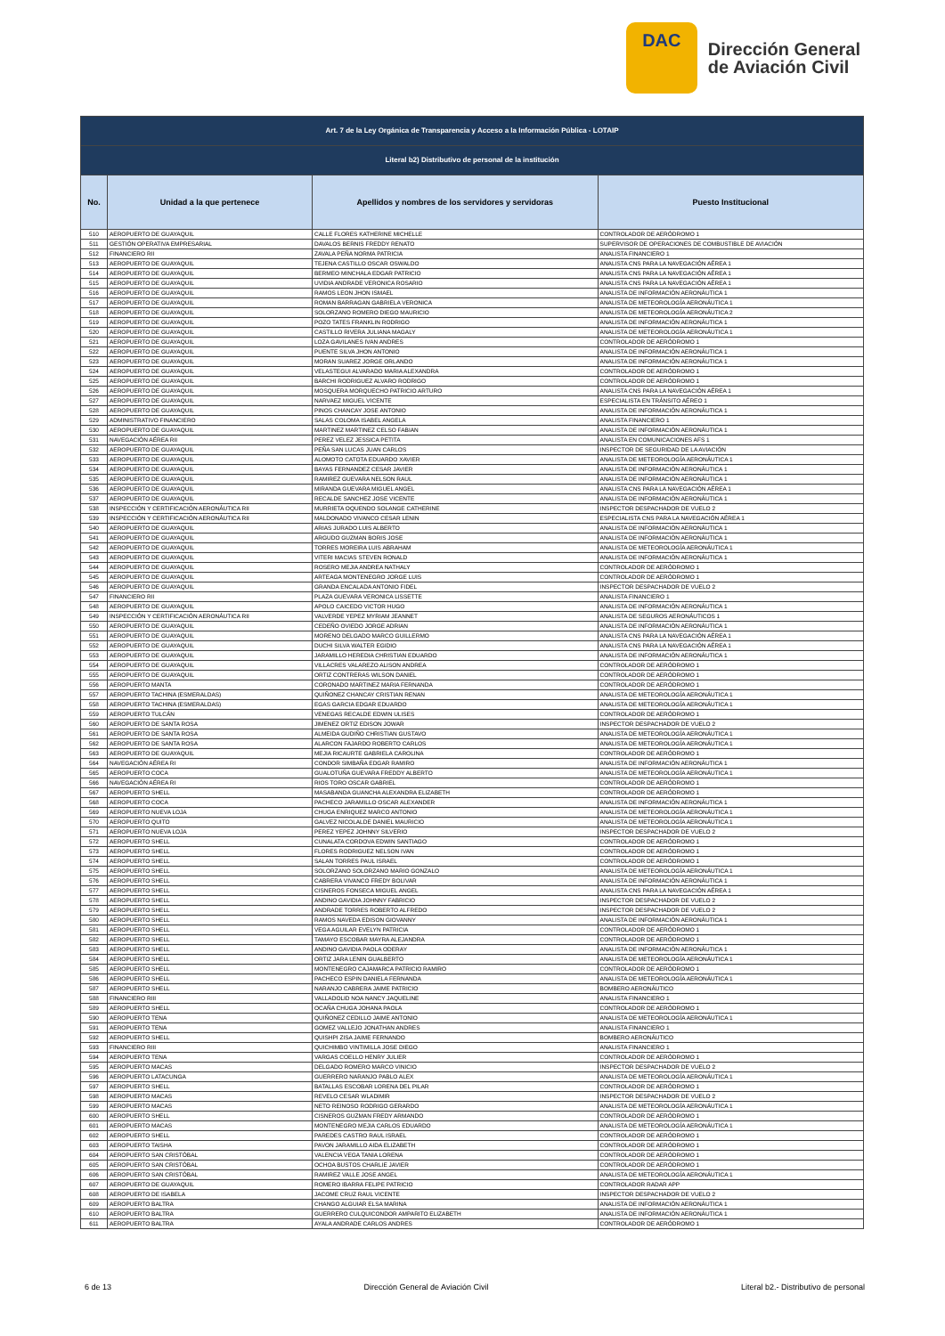DAC
Dirección General
de Aviación Civil
| Art. 7 de la Ley Orgánica de Transparencia y Acceso a la Información Pública - LOTAIP | | | |
| Literal b2) Distributivo de personal de la institución | | | |
| No. | Unidad a la que pertenece | Apellidos y nombres de los servidores y servidoras | Puesto Institucional |
| 510 | AEROPUERTO DE GUAYAQUIL | CALLE FLORES KATHERINE MICHELLE | CONTROLADOR DE AERÓDROMO 1 |
| 511 | GESTIÓN OPERATIVA EMPRESARIAL | DAVALOS BERNIS FREDDY RENATO | SUPERVISOR DE OPERACIONES DE COMBUSTIBLE DE AVIACIÓN |
| 512 | FINANCIERO RII | ZAVALA PEÑA NORMA PATRICIA | ANALISTA FINANCIERO 1 |
| 513 | AEROPUERTO DE GUAYAQUIL | TEJENA CASTILLO OSCAR OSWALDO | ANALISTA CNS PARA LA NAVEGACIÓN AÉREA 1 |
| 514 | AEROPUERTO DE GUAYAQUIL | BERMEO MINCHALA EDGAR PATRICIO | ANALISTA CNS PARA LA NAVEGACIÓN AÉREA 1 |
| 515 | AEROPUERTO DE GUAYAQUIL | UVIDIA ANDRADE VERONICA ROSARIO | ANALISTA CNS PARA LA NAVEGACIÓN AÉREA 1 |
| 516 | AEROPUERTO DE GUAYAQUIL | RAMOS LEON JHON ISMAEL | ANALISTA DE INFORMACIÓN AERONÁUTICA 1 |
| 517 | AEROPUERTO DE GUAYAQUIL | ROMAN BARRAGAN GABRIELA VERONICA | ANALISTA DE METEOROLOGÍA AERONÁUTICA 1 |
| 518 | AEROPUERTO DE GUAYAQUIL | SOLORZANO ROMERO DIEGO MAURICIO | ANALISTA DE METEOROLOGÍA AERONÁUTICA 2 |
| 519 | AEROPUERTO DE GUAYAQUIL | POZO TATES FRANKLIN RODRIGO | ANALISTA DE INFORMACIÓN AERONÁUTICA 1 |
| 520 | AEROPUERTO DE GUAYAQUIL | CASTILLO RIVERA JULIANA MAGALY | ANALISTA DE METEOROLOGÍA AERONÁUTICA 1 |
| 521 | AEROPUERTO DE GUAYAQUIL | LOZA GAVILANES IVAN ANDRES | CONTROLADOR DE AERÓDROMO 1 |
| 522 | AEROPUERTO DE GUAYAQUIL | PUENTE SILVA JHON ANTONIO | ANALISTA DE INFORMACIÓN AERONÁUTICA 1 |
| 523 | AEROPUERTO DE GUAYAQUIL | MORAN SUAREZ JORGE ORLANDO | ANALISTA DE INFORMACIÓN AERONÁUTICA 1 |
| 524 | AEROPUERTO DE GUAYAQUIL | VELASTEGUI ALVARADO MARIA ALEXANDRA | CONTROLADOR DE AERÓDROMO 1 |
| 525 | AEROPUERTO DE GUAYAQUIL | BARCHI RODRIGUEZ ALVARO RODRIGO | CONTROLADOR DE AERÓDROMO 1 |
| 526 | AEROPUERTO DE GUAYAQUIL | MOSQUERA MORQUECHO PATRICIO ARTURO | ANALISTA CNS PARA LA NAVEGACIÓN AÉREA 1 |
| 527 | AEROPUERTO DE GUAYAQUIL | NARVAEZ MIGUEL VICENTE | ESPECIALISTA EN TRÁNSITO AÉREO 1 |
| 528 | AEROPUERTO DE GUAYAQUIL | PINOS CHANCAY JOSE ANTONIO | ANALISTA DE INFORMACIÓN AERONÁUTICA 1 |
| 529 | ADMINISTRATIVO FINANCIERO | SALAS COLOMA ISABEL ANGELA | ANALISTA FINANCIERO 1 |
| 530 | AEROPUERTO DE GUAYAQUIL | MARTINEZ MARTINEZ CELSO FABIAN | ANALISTA DE INFORMACIÓN AERONÁUTICA 1 |
| 531 | NAVEGACIÓN AÉREA RII | PEREZ VELEZ JESSICA PETITA | ANALISTA EN COMUNICACIONES AFS 1 |
| 532 | AEROPUERTO DE GUAYAQUIL | PEÑA SAN LUCAS JUAN CARLOS | INSPECTOR DE SEGURIDAD DE LA AVIACIÓN |
| 533 | AEROPUERTO DE GUAYAQUIL | ALOMOTO CATOTA EDUARDO XAVIER | ANALISTA DE METEOROLOGÍA AERONÁUTICA 1 |
| 534 | AEROPUERTO DE GUAYAQUIL | BAYAS FERNANDEZ CESAR JAVIER | ANALISTA DE INFORMACIÓN AERONÁUTICA 1 |
| 535 | AEROPUERTO DE GUAYAQUIL | RAMIREZ GUEVARA NELSON RAUL | ANALISTA DE INFORMACIÓN AERONÁUTICA 1 |
| 536 | AEROPUERTO DE GUAYAQUIL | MIRANDA GUEVARA MIGUEL ANGEL | ANALISTA CNS PARA LA NAVEGACIÓN AÉREA 1 |
| 537 | AEROPUERTO DE GUAYAQUIL | RECALDE SANCHEZ JOSE VICENTE | ANALISTA DE INFORMACIÓN AERONÁUTICA 1 |
| 538 | INSPECCIÓN Y CERTIFICACIÓN AERONÁUTICA RII | MURRIETA OQUENDO SOLANGE CATHERINE | INSPECTOR DESPACHADOR DE VUELO 2 |
| 539 | INSPECCIÓN Y CERTIFICACIÓN AERONÁUTICA RII | MALDONADO VIVANCO CESAR LENIN | ESPECIALISTA CNS PARA LA NAVEGACIÓN AÉREA 1 |
| 540 | AEROPUERTO DE GUAYAQUIL | ARIAS JURADO LUIS ALBERTO | ANALISTA DE INFORMACIÓN AERONÁUTICA 1 |
| 541 | AEROPUERTO DE GUAYAQUIL | ARGUDO GUZMAN BORIS JOSE | ANALISTA DE INFORMACIÓN AERONÁUTICA 1 |
| 542 | AEROPUERTO DE GUAYAQUIL | TORRES MOREIRA LUIS ABRAHAM | ANALISTA DE METEOROLOGÍA AERONÁUTICA 1 |
| 543 | AEROPUERTO DE GUAYAQUIL | VITERI MACIAS STEVEN RONALD | ANALISTA DE INFORMACIÓN AERONÁUTICA 1 |
| 544 | AEROPUERTO DE GUAYAQUIL | ROSERO MEJIA ANDREA NATHALY | CONTROLADOR DE AERÓDROMO 1 |
| 545 | AEROPUERTO DE GUAYAQUIL | ARTEAGA MONTENEGRO JORGE LUIS | CONTROLADOR DE AERÓDROMO 1 |
| 546 | AEROPUERTO DE GUAYAQUIL | GRANDA ENCALADA ANTONIO FIDEL | INSPECTOR DESPACHADOR DE VUELO 2 |
| 547 | FINANCIERO RII | PLAZA GUEVARA VERONICA LISSETTE | ANALISTA FINANCIERO 1 |
| 548 | AEROPUERTO DE GUAYAQUIL | APOLO CAICEDO VICTOR HUGO | ANALISTA DE INFORMACIÓN AERONÁUTICA 1 |
| 549 | INSPECCIÓN Y CERTIFICACIÓN AERONÁUTICA RII | VALVERDE YEPEZ MYRIAM JEANNET | ANALISTA DE SEGUROS AERONÁUTICOS 1 |
| 550 | AEROPUERTO DE GUAYAQUIL | CEDEÑO OVIEDO JORGE ADRIAN | ANALISTA DE INFORMACIÓN AERONÁUTICA 1 |
| 551 | AEROPUERTO DE GUAYAQUIL | MORENO DELGADO MARCO GUILLERMO | ANALISTA CNS PARA LA NAVEGACIÓN AÉREA 1 |
| 552 | AEROPUERTO DE GUAYAQUIL | DUCHI SILVA WALTER EGIDIO | ANALISTA CNS PARA LA NAVEGACIÓN AÉREA 1 |
| 553 | AEROPUERTO DE GUAYAQUIL | JARAMILLO HEREDIA CHRISTIAN EDUARDO | ANALISTA DE INFORMACIÓN AERONÁUTICA 1 |
| 554 | AEROPUERTO DE GUAYAQUIL | VILLACRES VALAREZO ALISON ANDREA | CONTROLADOR DE AERÓDROMO 1 |
| 555 | AEROPUERTO DE GUAYAQUIL | ORTIZ CONTRERAS WILSON DANIEL | CONTROLADOR DE AERÓDROMO 1 |
| 556 | AEROPUERTO MANTA | CORONADO MARTINEZ MARIA FERNANDA | CONTROLADOR DE AERÓDROMO 1 |
| 557 | AEROPUERTO TACHINA (ESMERALDAS) | QUIÑONEZ CHANCAY CRISTIAN RENAN | ANALISTA DE METEOROLOGÍA AERONÁUTICA 1 |
| 558 | AEROPUERTO TACHINA (ESMERALDAS) | EGAS GARCIA EDGAR EDUARDO | ANALISTA DE METEOROLOGÍA AERONÁUTICA 1 |
| 559 | AEROPUERTO TULCÁN | VENEGAS RECALDE EDWIN ULISES | CONTROLADOR DE AERÓDROMO 1 |
| 560 | AEROPUERTO DE SANTA ROSA | JIMENEZ ORTIZ EDISON JOWAR | INSPECTOR DESPACHADOR DE VUELO 2 |
| 561 | AEROPUERTO DE SANTA ROSA | ALMEIDA GUDIÑO CHRISTIAN GUSTAVO | ANALISTA DE METEOROLOGÍA AERONÁUTICA 1 |
| 562 | AEROPUERTO DE SANTA ROSA | ALARCON FAJARDO ROBERTO CARLOS | ANALISTA DE METEOROLOGÍA AERONÁUTICA 1 |
| 563 | AEROPUERTO DE GUAYAQUIL | MEJIA RICAURTE GABRIELA CAROLINA | CONTROLADOR DE AERÓDROMO 1 |
| 564 | NAVEGACIÓN AÉREA RI | CONDOR SIMBAÑA EDGAR RAMIRO | ANALISTA DE INFORMACIÓN AERONÁUTICA 1 |
| 565 | AEROPUERTO COCA | GUALOTUÑA GUEVARA FREDDY ALBERTO | ANALISTA DE METEOROLOGÍA AERONÁUTICA 1 |
| 566 | NAVEGACIÓN AÉREA RI | RIOS TORO OSCAR GABRIEL | CONTROLADOR DE AERÓDROMO 1 |
| 567 | AEROPUERTO SHELL | MASABANDA GUANCHA ALEXANDRA ELIZABETH | CONTROLADOR DE AERÓDROMO 1 |
| 568 | AEROPUERTO COCA | PACHECO JARAMILLO OSCAR ALEXANDER | ANALISTA DE INFORMACIÓN AERONÁUTICA 1 |
| 569 | AEROPUERTO NUEVA LOJA | CHUGA ENRIQUEZ MARCO ANTONIO | ANALISTA DE METEOROLOGÍA AERONÁUTICA 1 |
| 570 | AEROPUERTO QUITO | GALVEZ NICOLALDE DANIEL MAURICIO | ANALISTA DE METEOROLOGÍA AERONÁUTICA 1 |
| 571 | AEROPUERTO NUEVA LOJA | PEREZ YEPEZ JOHNNY SILVERIO | INSPECTOR DESPACHADOR DE VUELO 2 |
| 572 | AEROPUERTO SHELL | CUNALATA CORDOVA EDWIN SANTIAGO | CONTROLADOR DE AERÓDROMO 1 |
| 573 | AEROPUERTO SHELL | FLORES RODRIGUEZ NELSON IVAN | CONTROLADOR DE AERÓDROMO 1 |
| 574 | AEROPUERTO SHELL | SALAN TORRES PAUL ISRAEL | CONTROLADOR DE AERÓDROMO 1 |
| 575 | AEROPUERTO SHELL | SOLORZANO SOLORZANO MARIO GONZALO | ANALISTA DE METEOROLOGÍA AERONÁUTICA 1 |
| 576 | AEROPUERTO SHELL | CABRERA VIVANCO FREDY BOLIVAR | ANALISTA DE INFORMACIÓN AERONÁUTICA 1 |
| 577 | AEROPUERTO SHELL | CISNEROS FONSECA MIGUEL ANGEL | ANALISTA CNS PARA LA NAVEGACIÓN AÉREA 1 |
| 578 | AEROPUERTO SHELL | ANDINO GAVIDIA JOHNNY FABRICIO | INSPECTOR DESPACHADOR DE VUELO 2 |
| 579 | AEROPUERTO SHELL | ANDRADE TORRES ROBERTO ALFREDO | INSPECTOR DESPACHADOR DE VUELO 2 |
| 580 | AEROPUERTO SHELL | RAMOS NAVEDA EDISON GIOVANNY | ANALISTA DE INFORMACIÓN AERONÁUTICA 1 |
| 581 | AEROPUERTO SHELL | VEGA AGUILAR EVELYN PATRICIA | CONTROLADOR DE AERÓDROMO 1 |
| 582 | AEROPUERTO SHELL | TAMAYO ESCOBAR MAYRA ALEJANDRA | CONTROLADOR DE AERÓDROMO 1 |
| 583 | AEROPUERTO SHELL | ANDINO GAVIDIA PAOLA ODERAY | ANALISTA DE INFORMACIÓN AERONÁUTICA 1 |
| 584 | AEROPUERTO SHELL | ORTIZ JARA LENIN GUALBERTO | ANALISTA DE METEOROLOGÍA AERONÁUTICA 1 |
| 585 | AEROPUERTO SHELL | MONTENEGRO CAJAMARCA PATRICIO RAMIRO | CONTROLADOR DE AERÓDROMO 1 |
| 586 | AEROPUERTO SHELL | PACHECO ESPIN DANIELA FERNANDA | ANALISTA DE METEOROLOGÍA AERONÁUTICA 1 |
| 587 | AEROPUERTO SHELL | NARANJO CABRERA JAIME PATRICIO | BOMBERO AERONÁUTICO |
| 588 | FINANCIERO RIII | VALLADOLID NOA NANCY JAQUELINE | ANALISTA FINANCIERO 1 |
| 589 | AEROPUERTO SHELL | OCAÑA CHUGA JOHANA PAOLA | CONTROLADOR DE AERÓDROMO 1 |
| 590 | AEROPUERTO TENA | QUIÑONEZ CEDILLO JAIME ANTONIO | ANALISTA DE METEOROLOGÍA AERONÁUTICA 1 |
| 591 | AEROPUERTO TENA | GOMEZ VALLEJO JONATHAN ANDRES | ANALISTA FINANCIERO 1 |
| 592 | AEROPUERTO SHELL | QUISHPI ZISA JAIME FERNANDO | BOMBERO AERONÁUTICO |
| 593 | FINANCIERO RIII | QUICHIMBO VINTIMILLA JOSE DIEGO | ANALISTA FINANCIERO 1 |
| 594 | AEROPUERTO TENA | VARGAS COELLO HENRY JULIER | CONTROLADOR DE AERÓDROMO 1 |
| 595 | AEROPUERTO MACAS | DELGADO ROMERO MARCO VINICIO | INSPECTOR DESPACHADOR DE VUELO 2 |
| 596 | AEROPUERTO LATACUNGA | GUERRERO NARANJO PABLO ALEX | ANALISTA DE METEOROLOGÍA AERONÁUTICA 1 |
| 597 | AEROPUERTO SHELL | BATALLAS ESCOBAR LORENA DEL PILAR | CONTROLADOR DE AERÓDROMO 1 |
| 598 | AEROPUERTO MACAS | REVELO CESAR WLADIMIR | INSPECTOR DESPACHADOR DE VUELO 2 |
| 599 | AEROPUERTO MACAS | NETO REINOSO RODRIGO GERARDO | ANALISTA DE METEOROLOGÍA AERONÁUTICA 1 |
| 600 | AEROPUERTO SHELL | CISNEROS GUZMAN FREDY ARMANDO | CONTROLADOR DE AERÓDROMO 1 |
| 601 | AEROPUERTO MACAS | MONTENEGRO MEJIA CARLOS EDUARDO | ANALISTA DE METEOROLOGÍA AERONÁUTICA 1 |
| 602 | AEROPUERTO SHELL | PAREDES CASTRO RAUL ISRAEL | CONTROLADOR DE AERÓDROMO 1 |
| 603 | AEROPUERTO TAISHA | PAVON JARAMILLO AIDA ELIZABETH | CONTROLADOR DE AERÓDROMO 1 |
| 604 | AEROPUERTO SAN CRISTÓBAL | VALENCIA VEGA TANIA LORENA | CONTROLADOR DE AERÓDROMO 1 |
| 605 | AEROPUERTO SAN CRISTÓBAL | OCHOA BUSTOS CHARLIE JAVIER | CONTROLADOR DE AERÓDROMO 1 |
| 606 | AEROPUERTO SAN CRISTÓBAL | RAMIREZ VALLE JOSE ANGEL | ANALISTA DE METEOROLOGÍA AERONÁUTICA 1 |
| 607 | AEROPUERTO DE GUAYAQUIL | ROMERO IBARRA FELIPE PATRICIO | CONTROLADOR RADAR APP |
| 608 | AEROPUERTO DE ISABELA | JACOME CRUZ RAUL VICENTE | INSPECTOR DESPACHADOR DE VUELO 2 |
| 609 | AEROPUERTO BALTRA | CHANGO ALGUIAR ELSA MARINA | ANALISTA DE INFORMACIÓN AERONÁUTICA 1 |
| 610 | AEROPUERTO BALTRA | GUERRERO CULQUICONDOR AMPARITO ELIZABETH | ANALISTA DE INFORMACIÓN AERONÁUTICA 1 |
| 611 | AEROPUERTO BALTRA | AYALA ANDRADE CARLOS ANDRES | CONTROLADOR DE AERÓDROMO 1 |
6 de 13 Dirección General de Aviación Civil Literal b2.- Distributivo de personal